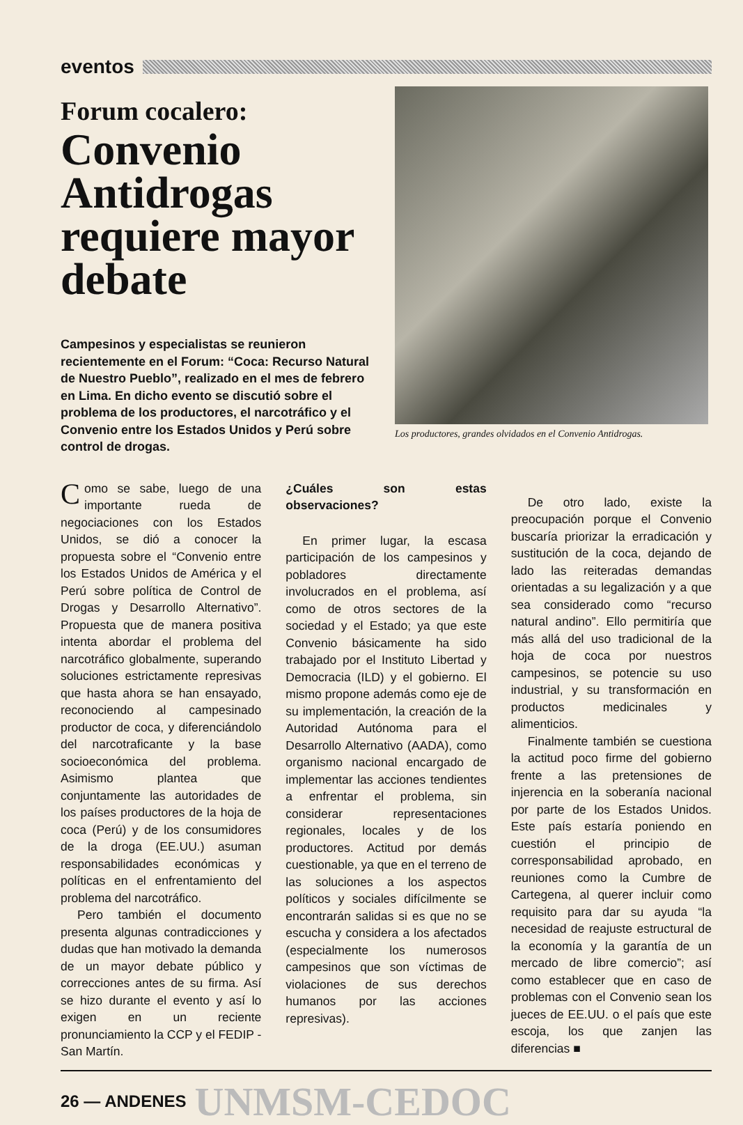eventos
Forum cocalero:
Convenio Antidrogas requiere mayor debate
Campesinos y especialistas se reunieron recientemente en el Forum: “Coca: Recurso Natural de Nuestro Pueblo”, realizado en el mes de febrero en Lima. En dicho evento se discutió sobre el problema de los productores, el narcotráfico y el Convenio entre los Estados Unidos y Perú sobre control de drogas.
Los productores, grandes olvidados en el Convenio Antidrogas.
Como se sabe, luego de una importante rueda de negociaciones con los Estados Unidos, se dió a conocer la propuesta sobre el “Convenio entre los Estados Unidos de América y el Perú sobre política de Control de Drogas y Desarrollo Alternativo”. Propuesta que de manera positiva intenta abordar el problema del narcotráfico globalmente, superando soluciones estrictamente represivas que hasta ahora se han ensayado, reconociendo al campesinado productor de coca, y diferenciándolo del narcotraficante y la base socioeconómica del problema. Asimismo plantea que conjuntamente las autoridades de los países productores de la hoja de coca (Perú) y de los consumidores de la droga (EE.UU.) asuman responsabilidades económicas y políticas en el enfrentamiento del problema del narcotráfico.
Pero también el documento presenta algunas contradicciones y dudas que han motivado la demanda de un mayor debate público y correcciones antes de su firma. Así se hizo durante el evento y así lo exigen en un reciente pronunciamiento la CCP y el FEDIP - San Martín.
¿Cuáles son estas observaciones?
En primer lugar, la escasa participación de los campesinos y pobladores directamente involucrados en el problema, así como de otros sectores de la sociedad y el Estado; ya que este Convenio básicamente ha sido trabajado por el Instituto Libertad y Democracia (ILD) y el gobierno. El mismo propone además como eje de su implementación, la creación de la Autoridad Autónoma para el Desarrollo Alternativo (AADA), como organismo nacional encargado de implementar las acciones tendientes a enfrentar el problema, sin considerar representaciones regionales, locales y de los productores. Actitud por demás cuestionable, ya que en el terreno de las soluciones a los aspectos políticos y sociales difícilmente se encontrarán salidas si es que no se escucha y considera a los afectados (especialmente los numerosos campesinos que son víctimas de violaciones de sus derechos humanos por las acciones represivas).
De otro lado, existe la preocupación porque el Convenio buscaría priorizar la erradicación y sustitución de la coca, dejando de lado las reiteradas demandas orientadas a su legalización y a que sea considerado como “recurso natural andino”. Ello permitiría que más allá del uso tradicional de la hoja de coca por nuestros campesinos, se potencie su uso industrial, y su transformación en productos medicinales y alimenticios.
Finalmente también se cuestiona la actitud poco firme del gobierno frente a las pretensiones de injerencia en la soberanía nacional por parte de los Estados Unidos. Este país estaría poniendo en cuestión el principio de corresponsabilidad aprobado, en reuniones como la Cumbre de Cartegena, al querer incluir como requisito para dar su ayuda “la necesidad de reajuste estructural de la economía y la garantía de un mercado de libre comercio”; así como establecer que en caso de problemas con el Convenio sean los jueces de EE.UU. o el país que este escoja, los que zanjen las diferencias ■
26 — ANDENES UNMSM-CEDOC